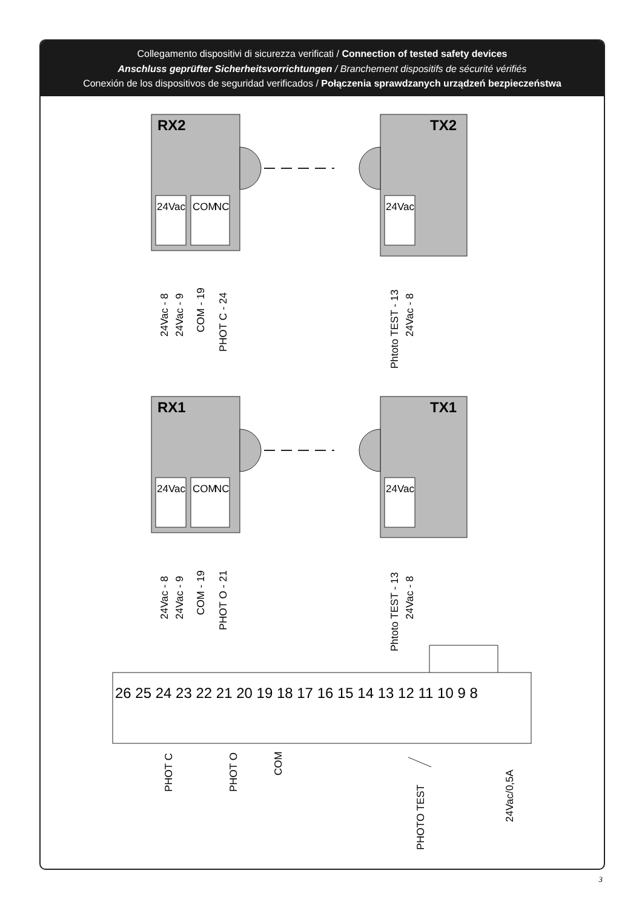Collegamento dispositivi di sicurezza verificati / Connection of tested safety devices
Anschluss geprüfter Sicherheitsvorrichtungen / Branchement dispositifs de sécurité vérifiés
Conexión de los dispositivos de seguridad verificados / Połączenia sprawdzanych urządzeń bezpieczeństwa
RX2
TX2
RX1
TX1
24Vac
COM
NC
24Vac
24Vac
COM
NC
24Vac
26 25 24 23 22 21 20 19 18 17 16 15 14 13 12 11 10 9 8
24Vac - 8
24Vac - 9
COM - 19
PHOT C - 24
Phtoto TEST - 13
24Vac - 8
24Vac - 8
24Vac - 9
COM - 19
PHOT O - 21
Phtoto TEST - 13
24Vac - 8
PHOT C
PHOT O
COM
PHOTO TEST
24Vac/0,5A
3